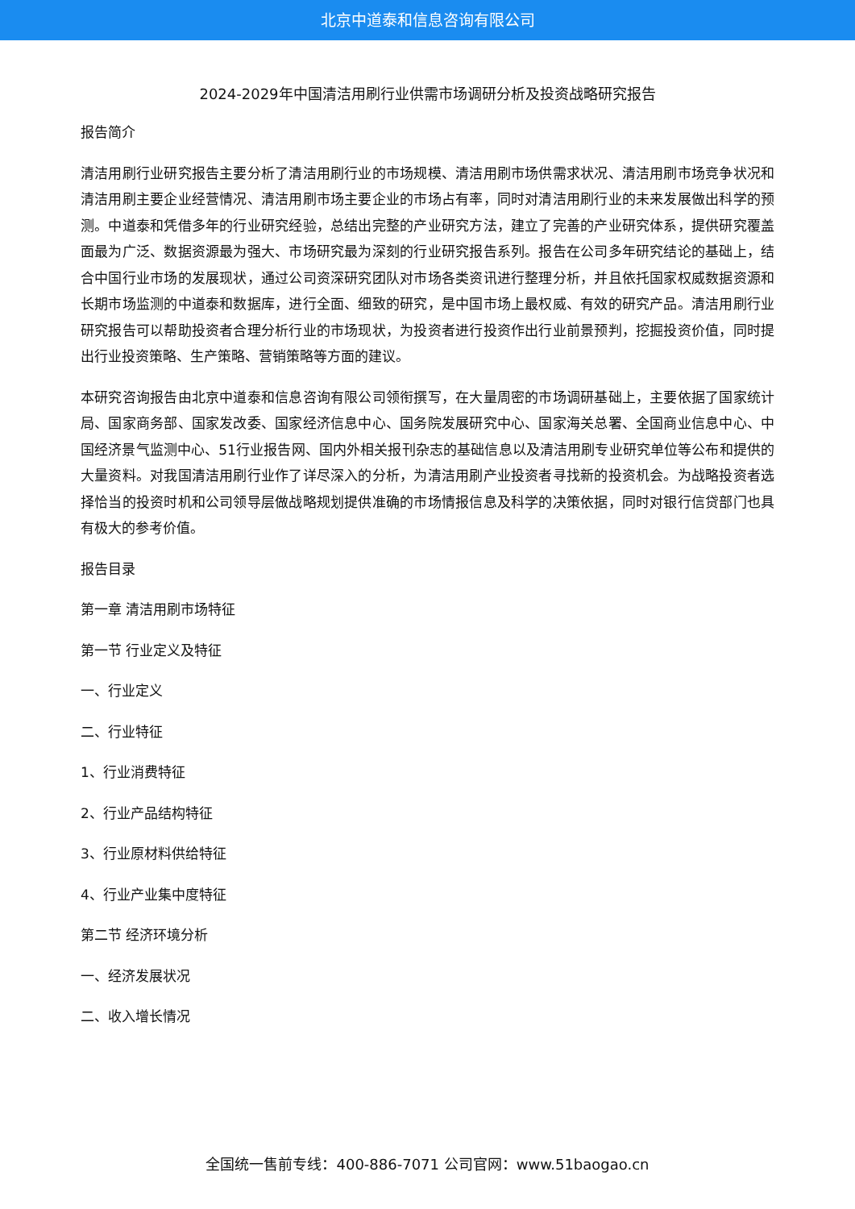北京中道泰和信息咨询有限公司
2024-2029年中国清洁用刷行业供需市场调研分析及投资战略研究报告
报告简介
清洁用刷行业研究报告主要分析了清洁用刷行业的市场规模、清洁用刷市场供需求状况、清洁用刷市场竞争状况和清洁用刷主要企业经营情况、清洁用刷市场主要企业的市场占有率，同时对清洁用刷行业的未来发展做出科学的预测。中道泰和凭借多年的行业研究经验，总结出完整的产业研究方法，建立了完善的产业研究体系，提供研究覆盖面最为广泛、数据资源最为强大、市场研究最为深刻的行业研究报告系列。报告在公司多年研究结论的基础上，结合中国行业市场的发展现状，通过公司资深研究团队对市场各类资讯进行整理分析，并且依托国家权威数据资源和长期市场监测的中道泰和数据库，进行全面、细致的研究，是中国市场上最权威、有效的研究产品。清洁用刷行业研究报告可以帮助投资者合理分析行业的市场现状，为投资者进行投资作出行业前景预判，挖掘投资价值，同时提出行业投资策略、生产策略、营销策略等方面的建议。
本研究咨询报告由北京中道泰和信息咨询有限公司领衔撰写，在大量周密的市场调研基础上，主要依据了国家统计局、国家商务部、国家发改委、国家经济信息中心、国务院发展研究中心、国家海关总署、全国商业信息中心、中国经济景气监测中心、51行业报告网、国内外相关报刊杂志的基础信息以及清洁用刷专业研究单位等公布和提供的大量资料。对我国清洁用刷行业作了详尽深入的分析，为清洁用刷产业投资者寻找新的投资机会。为战略投资者选择恰当的投资时机和公司领导层做战略规划提供准确的市场情报信息及科学的决策依据，同时对银行信贷部门也具有极大的参考价值。
报告目录
第一章 清洁用刷市场特征
第一节 行业定义及特征
一、行业定义
二、行业特征
1、行业消费特征
2、行业产品结构特征
3、行业原材料供给特征
4、行业产业集中度特征
第二节 经济环境分析
一、经济发展状况
二、收入增长情况
全国统一售前专线：400-886-7071 公司官网：www.51baogao.cn